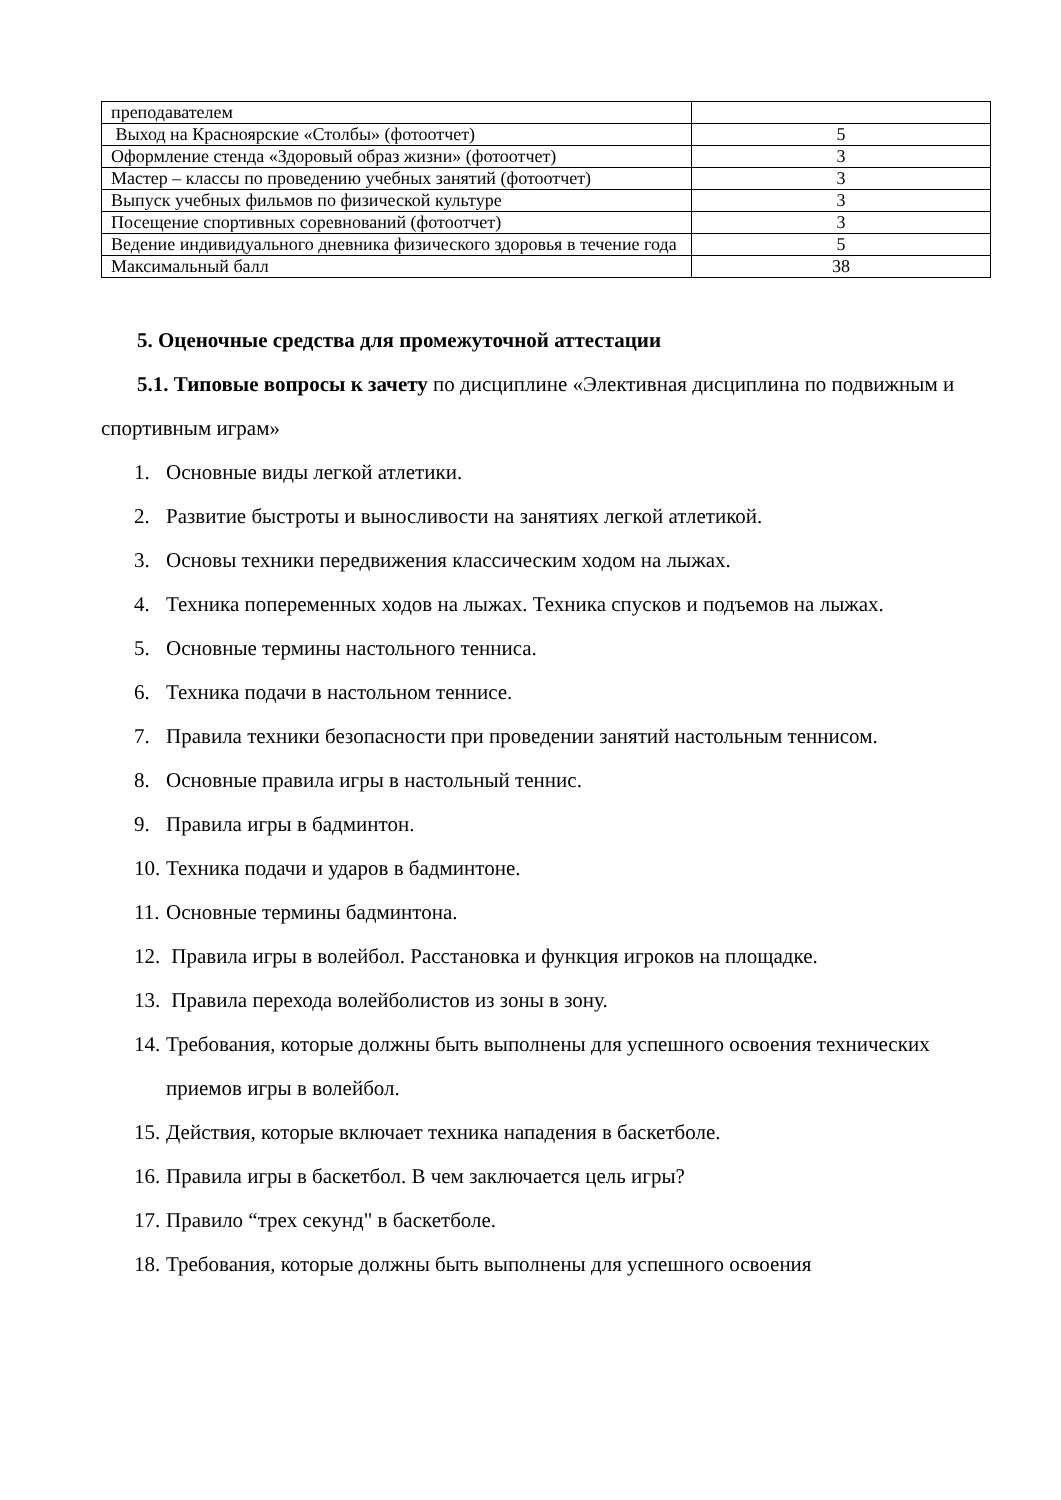| преподавателем | |
| Выход на Красноярские «Столбы» (фотоотчет) | 5 |
| Оформление стенда «Здоровый образ жизни» (фотоотчет) | 3 |
| Мастер – классы по проведению учебных занятий (фотоотчет) | 3 |
| Выпуск учебных фильмов по физической культуре | 3 |
| Посещение спортивных соревнований (фотоотчет) | 3 |
| Ведение индивидуального дневника физического здоровья в течение года | 5 |
| Максимальный балл | 38 |
5. Оценочные средства для промежуточной аттестации
5.1. Типовые вопросы к зачету по дисциплине «Элективная дисциплина по подвижным и спортивным играм»
1. Основные виды легкой атлетики.
2. Развитие быстроты и выносливости на занятиях легкой атлетикой.
3. Основы техники передвижения классическим ходом на лыжах.
4. Техника попеременных ходов на лыжах. Техника спусков и подъемов на лыжах.
5. Основные термины настольного тенниса.
6. Техника подачи в настольном теннисе.
7. Правила техники безопасности при проведении занятий настольным теннисом.
8. Основные правила игры в настольный теннис.
9. Правила игры в бадминтон.
10.
Техника подачи и ударов в бадминтоне.
11.
Основные термины бадминтона.
12.
Правила игры в волейбол. Расстановка и функция игроков на площадке.
13.
Правила перехода волейболистов из зоны в зону.
14.
Требования, которые должны быть выполнены для успешного освоения технических приемов игры в волейбол.
15.
Действия, которые включает техника нападения в баскетболе.
16.
Правила игры в баскетбол. В чем заключается цель игры?
17.
Правило “трех секунд" в баскетболе.
18.
Требования, которые должны быть выполнены для успешного освоения